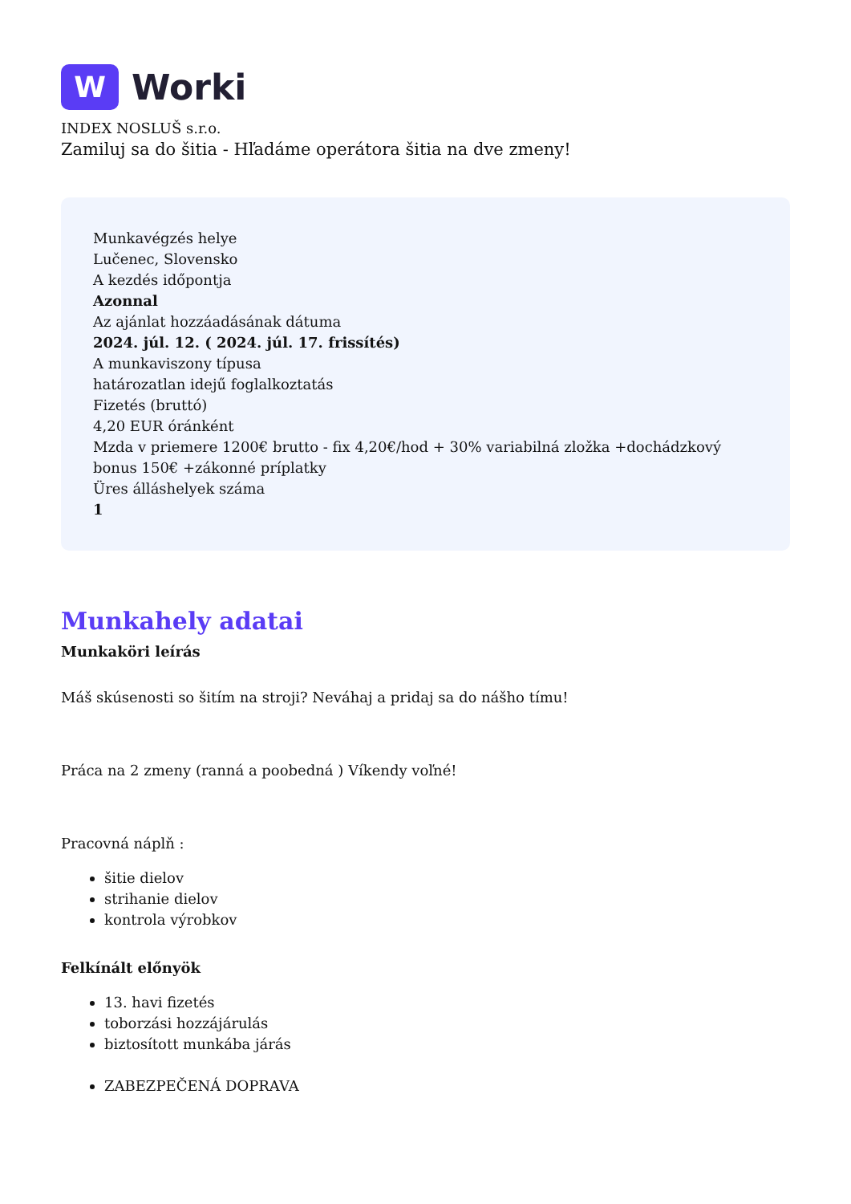W
Worki
INDEX NOSLUŠ s.r.o.
Zamiluj sa do šitia - Hľadáme operátora šitia na dve zmeny!
Munkavégzés helye
Lučenec, Slovensko
A kezdés időpontja
Azonnal
Az ajánlat hozzáadásának dátuma
2024. júl. 12. ( 2024. júl. 17. frissítés)
A munkaviszony típusa
határozatlan idejű foglalkoztatás
Fizetés (bruttó)
4,20 EUR óránként
Mzda v priemere 1200€ brutto - fix 4,20€/hod + 30% variabilná zložka +dochádzkový bonus 150€ +zákonné príplatky
Üres álláshelyek száma
1
Munkahely adatai
Munkaköri leírás
Máš skúsenosti so šitím na stroji? Neváhaj a pridaj sa do nášho tímu!
Práca na 2 zmeny (ranná a poobedná ) Víkendy voľné!
Pracovná náplň :
šitie dielov
strihanie dielov
kontrola výrobkov
Felkínált előnyök
13. havi fizetés
toborzási hozzájárulás
biztosított munkába járás
ZABEZPEČENÁ DOPRAVA